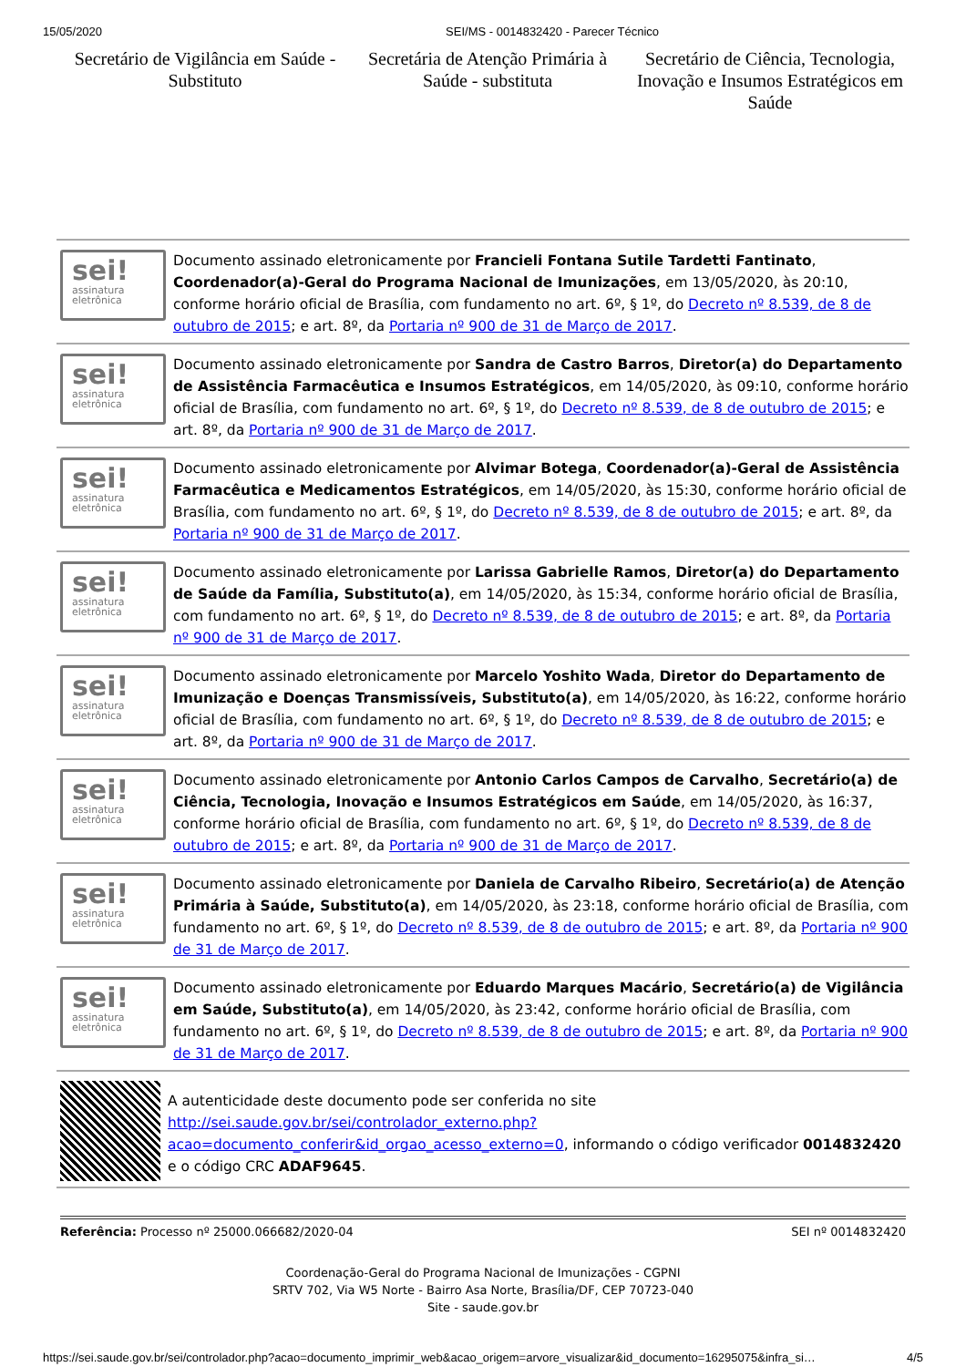15/05/2020 SEI/MS - 0014832420 - Parecer Técnico
Secretário de Vigilância em Saúde - Substituto
Secretária de Atenção Primária à Saúde - substituta
Secretário de Ciência, Tecnologia, Inovação e Insumos Estratégicos em Saúde
sei!
assinatura eletrônica
Documento assinado eletronicamente por Francieli Fontana Sutile Tardetti Fantinato, Coordenador(a)-Geral do Programa Nacional de Imunizações, em 13/05/2020, às 20:10, conforme horário oficial de Brasília, com fundamento no art. 6º, § 1º, do Decreto nº 8.539, de 8 de outubro de 2015; e art. 8º, da Portaria nº 900 de 31 de Março de 2017.
sei!
assinatura eletrônica
Documento assinado eletronicamente por Sandra de Castro Barros, Diretor(a) do Departamento de Assistência Farmacêutica e Insumos Estratégicos, em 14/05/2020, às 09:10, conforme horário oficial de Brasília, com fundamento no art. 6º, § 1º, do Decreto nº 8.539, de 8 de outubro de 2015; e art. 8º, da Portaria nº 900 de 31 de Março de 2017.
sei!
assinatura eletrônica
Documento assinado eletronicamente por Alvimar Botega, Coordenador(a)-Geral de Assistência Farmacêutica e Medicamentos Estratégicos, em 14/05/2020, às 15:30, conforme horário oficial de Brasília, com fundamento no art. 6º, § 1º, do Decreto nº 8.539, de 8 de outubro de 2015; e art. 8º, da Portaria nº 900 de 31 de Março de 2017.
sei!
assinatura eletrônica
Documento assinado eletronicamente por Larissa Gabrielle Ramos, Diretor(a) do Departamento de Saúde da Família, Substituto(a), em 14/05/2020, às 15:34, conforme horário oficial de Brasília, com fundamento no art. 6º, § 1º, do Decreto nº 8.539, de 8 de outubro de 2015; e art. 8º, da Portaria nº 900 de 31 de Março de 2017.
sei!
assinatura eletrônica
Documento assinado eletronicamente por Marcelo Yoshito Wada, Diretor do Departamento de Imunização e Doenças Transmissíveis, Substituto(a), em 14/05/2020, às 16:22, conforme horário oficial de Brasília, com fundamento no art. 6º, § 1º, do Decreto nº 8.539, de 8 de outubro de 2015; e art. 8º, da Portaria nº 900 de 31 de Março de 2017.
sei!
assinatura eletrônica
Documento assinado eletronicamente por Antonio Carlos Campos de Carvalho, Secretário(a) de Ciência, Tecnologia, Inovação e Insumos Estratégicos em Saúde, em 14/05/2020, às 16:37, conforme horário oficial de Brasília, com fundamento no art. 6º, § 1º, do Decreto nº 8.539, de 8 de outubro de 2015; e art. 8º, da Portaria nº 900 de 31 de Março de 2017.
sei!
assinatura eletrônica
Documento assinado eletronicamente por Daniela de Carvalho Ribeiro, Secretário(a) de Atenção Primária à Saúde, Substituto(a), em 14/05/2020, às 23:18, conforme horário oficial de Brasília, com fundamento no art. 6º, § 1º, do Decreto nº 8.539, de 8 de outubro de 2015; e art. 8º, da Portaria nº 900 de 31 de Março de 2017.
sei!
assinatura eletrônica
Documento assinado eletronicamente por Eduardo Marques Macário, Secretário(a) de Vigilância em Saúde, Substituto(a), em 14/05/2020, às 23:42, conforme horário oficial de Brasília, com fundamento no art. 6º, § 1º, do Decreto nº 8.539, de 8 de outubro de 2015; e art. 8º, da Portaria nº 900 de 31 de Março de 2017.
A autenticidade deste documento pode ser conferida no site http://sei.saude.gov.br/sei/controlador_externo.php?acao=documento_conferir&id_orgao_acesso_externo=0, informando o código verificador 0014832420 e o código CRC ADAF9645.
Referência: Processo nº 25000.066682/2020-04 SEI nº 0014832420
Coordenação-Geral do Programa Nacional de Imunizações - CGPNI
SRTV 702, Via W5 Norte - Bairro Asa Norte, Brasília/DF, CEP 70723-040
Site - saude.gov.br
https://sei.saude.gov.br/sei/controlador.php?acao=documento_imprimir_web&acao_origem=arvore_visualizar&id_documento=16295075&infra_si… 4/5